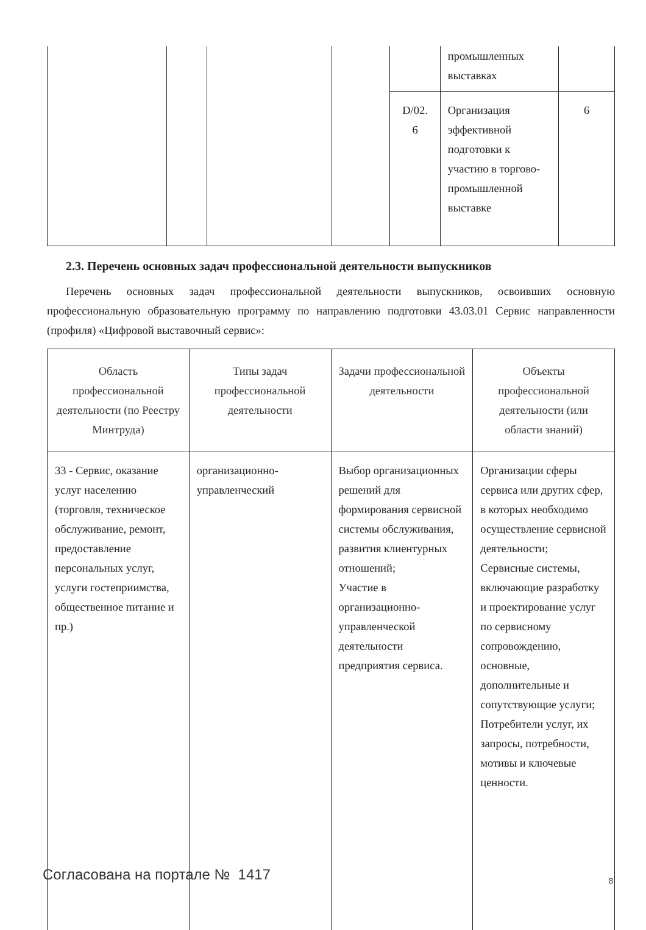| | | | | D/02. 6 | промышленных выставках Организация эффективной подготовки к участию в торгово-промышленной выставке | 6 |
2.3. Перечень основных задач профессиональной деятельности выпускников
Перечень основных задач профессиональной деятельности выпускников, освоивших основную профессиональную образовательную программу по направлению подготовки 43.03.01 Сервис направленности (профиля) «Цифровой выставочный сервис»:
| Область профессиональной деятельности (по Реестру Минтруда) | Типы задач профессиональной деятельности | Задачи профессиональной деятельности | Объекты профессиональной деятельности (или области знаний) |
| --- | --- | --- | --- |
| 33 - Сервис, оказание услуг населению (торговля, техническое обслуживание, ремонт, предоставление персональных услуг, услуги гостеприимства, общественное питание и пр.) | организационно-управленческий | Выбор организационных решений для формирования сервисной системы обслуживания, развития клиентурных отношений; Участие в организационно-управленческой деятельности предприятия сервиса. | Организации сферы сервиса или других сфер, в которых необходимо осуществление сервисной деятельности; Сервисные системы, включающие разработку и проектирование услуг по сервисному сопровождению, основные, дополнительные и сопутствующие услуги; Потребители услуг, их запросы, потребности, мотивы и ключевые ценности. |
Согласована на портале № 1417 8